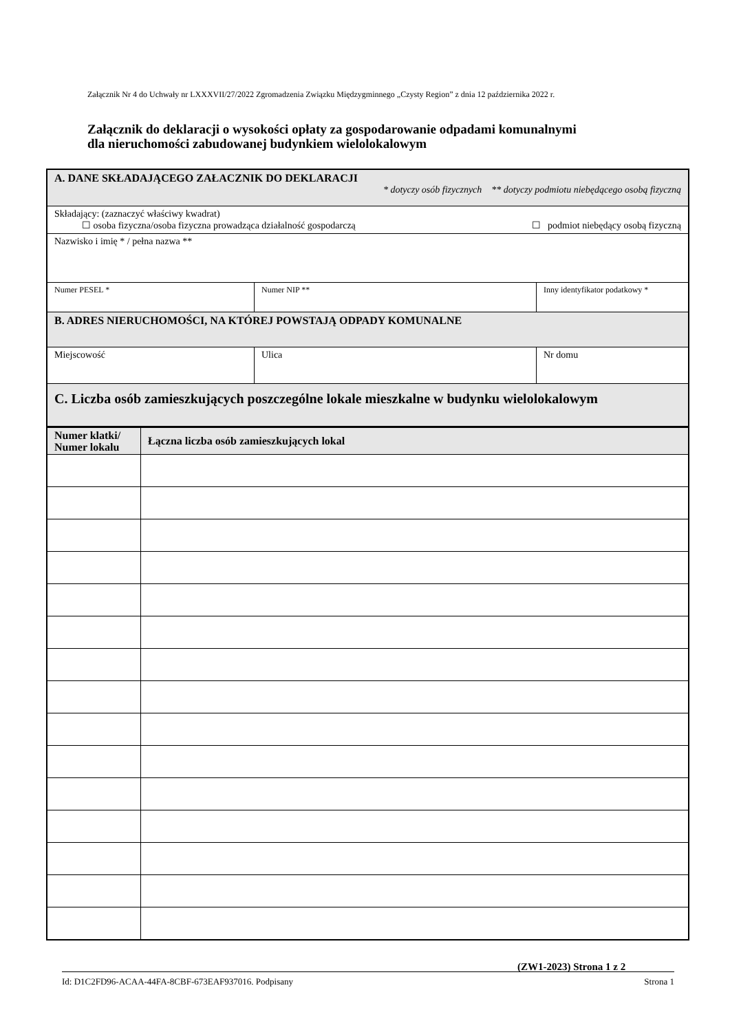Załącznik Nr 4 do Uchwały nr LXXXVII/27/2022 Zgromadzenia Związku Międzygminnego „Czysty Region” z dnia 12 października 2022 r.
Załącznik do deklaracji o wysokości opłaty za gospodarowanie odpadami komunalnymi
dla nieruchomości zabudowanej budynkiem wielolokalowym
| A. DANE SKŁADAJĄCEGO ZAŁACZNIK DO DEKLARACJI * dotyczy osób fizycznych ** dotyczy podmiotu niebędącego osobą fizyczną | | |
| Składający: (zaznaczyć właściwy kwadrat) ☐ osoba fizyczna/osoba fizyczna prowadząca działalność gospodarczą ☐ podmiot niebędący osobą fizyczną | | |
| Nazwisko i imię * / pełna nazwa ** | | |
| Numer PESEL * | Numer NIP ** | Inny identyfikator podatkowy * |
| B. ADRES NIERUCHOMOŚCI, NA KTÓREJ POWSTAJĄ ODPADY KOMUNALNE | | |
| Miejscowość | Ulica | Nr domu |
| C. Liczba osób zamieszkujących poszczególne lokale mieszkalne w budynku wielolokalowym | | |
| Numer klatki/ Numer lokalu | Łączna liczba osób zamieszkujących lokal |
| --- | --- |
(ZW1-2023) Strona 1 z 2
Id: D1C2FD96-ACAA-44FA-8CBF-673EAF937016. Podpisany Strona 1